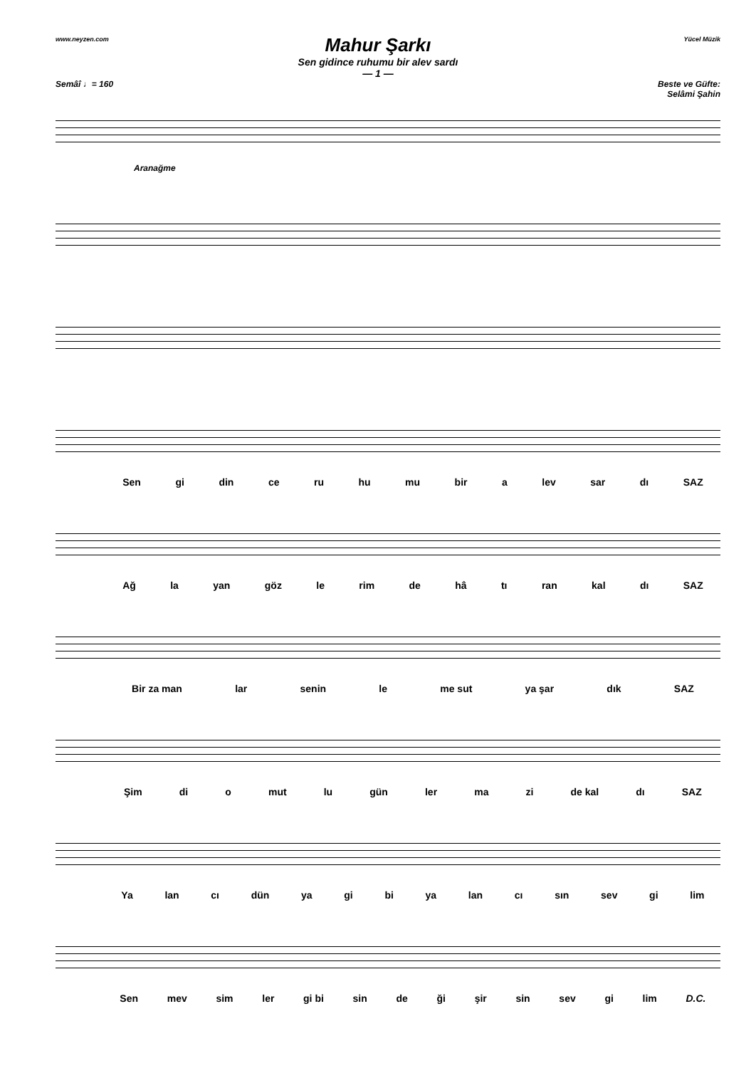www.neyzen.com Yücel Müzik
Mahur Şarkı
Sen gidince ruhumu bir alev sardı
— 1 —
Semâî ♩= 160 Beste ve Güfte:
Selâmi Şahin
Aranağme
Sen gi din ce ru hu mu bir a lev sar dı SAZ
Ağ la yan göz le rim de hâ tı ran kal dı SAZ
Bir za man lar senin le me sut ya şar dık SAZ
Şim di o mut lu gün ler ma zi de kal dı SAZ
Ya lan cı dün ya gi bi ya lan cı sın sev gi lim
Sen mev sim ler gi bi sin de ği şir sin sev gi lim D.C.